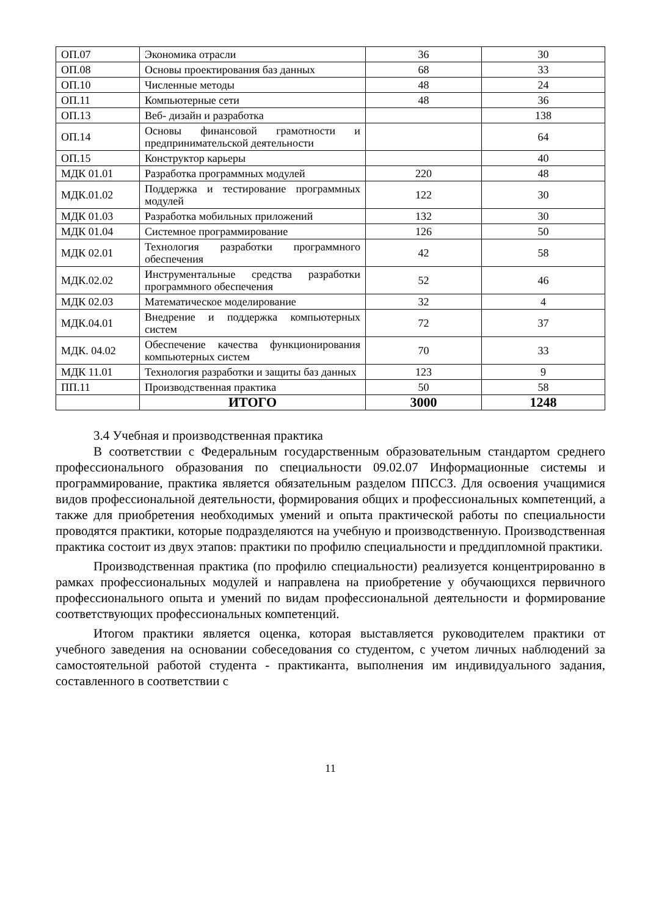| ОП.07 | Экономика отрасли | 36 | 30 |
| ОП.08 | Основы проектирования баз данных | 68 | 33 |
| ОП.10 | Численные методы | 48 | 24 |
| ОП.11 | Компьютерные сети | 48 | 36 |
| ОП.13 | Веб- дизайн и разработка | | 138 |
| ОП.14 | Основы финансовой грамотности и предпринимательской деятельности | | 64 |
| ОП.15 | Конструктор карьеры | | 40 |
| МДК 01.01 | Разработка программных модулей | 220 | 48 |
| МДК.01.02 | Поддержка и тестирование программных модулей | 122 | 30 |
| МДК 01.03 | Разработка мобильных приложений | 132 | 30 |
| МДК 01.04 | Системное программирование | 126 | 50 |
| МДК 02.01 | Технология разработки программного обеспечения | 42 | 58 |
| МДК.02.02 | Инструментальные средства разработки программного обеспечения | 52 | 46 |
| МДК 02.03 | Математическое моделирование | 32 | 4 |
| МДК.04.01 | Внедрение и поддержка компьютерных систем | 72 | 37 |
| МДК. 04.02 | Обеспечение качества функционирования компьютерных систем | 70 | 33 |
| МДК 11.01 | Технология разработки и защиты баз данных | 123 | 9 |
| ПП.11 | Производственная практика | 50 | 58 |
| | ИТОГО | 3000 | 1248 |
3.4 Учебная и производственная практика
В соответствии с Федеральным государственным образовательным стандартом среднего профессионального образования по специальности 09.02.07 Информационные системы и программирование, практика является обязательным разделом ППССЗ. Для освоения учащимися видов профессиональной деятельности, формирования общих и профессиональных компетенций, а также для приобретения необходимых умений и опыта практической работы по специальности проводятся практики, которые подразделяются на учебную и производственную. Производственная практика состоит из двух этапов: практики по профилю специальности и преддипломной практики.
Производственная практика (по профилю специальности) реализуется концентрированно в рамках профессиональных модулей и направлена на приобретение у обучающихся первичного профессионального опыта и умений по видам профессиональной деятельности и формирование соответствующих профессиональных компетенций.
Итогом практики является оценка, которая выставляется руководителем практики от учебного заведения на основании собеседования со студентом, с учетом личных наблюдений за самостоятельной работой студента - практиканта, выполнения им индивидуального задания, составленного в соответствии с
11